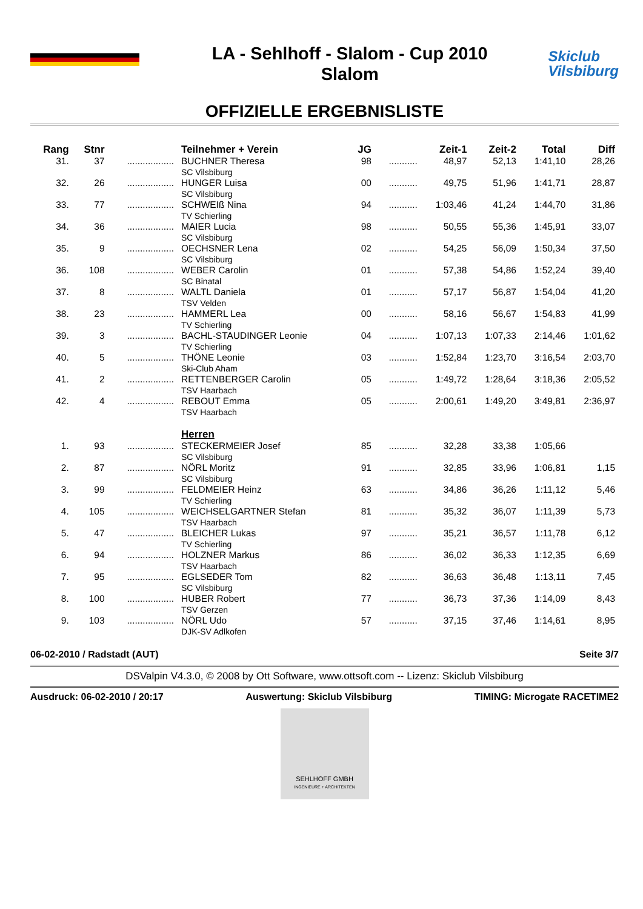LA - Sehlhoff - Slalom - Cup 2010
Slalom
Skiclub
Vilsbiburg
OFFIZIELLE ERGEBNISLISTE
| Rang | Stnr | | Teilnehmer + Verein | JG | | Zeit-1 | Zeit-2 | Total | Diff |
| --- | --- | --- | --- | --- | --- | --- | --- | --- | --- |
| 31. | 37 | .................. | BUCHNER Theresa SC Vilsbiburg | 98 | ........... | 48,97 | 52,13 | 1:41,10 | 28,26 |
| 32. | 26 | .................. | HUNGER Luisa SC Vilsbiburg | 00 | ........... | 49,75 | 51,96 | 1:41,71 | 28,87 |
| 33. | 77 | .................. | SCHWEIß Nina TV Schierling | 94 | ........... | 1:03,46 | 41,24 | 1:44,70 | 31,86 |
| 34. | 36 | .................. | MAIER Lucia SC Vilsbiburg | 98 | ........... | 50,55 | 55,36 | 1:45,91 | 33,07 |
| 35. | 9 | .................. | OECHSNER Lena SC Vilsbiburg | 02 | ........... | 54,25 | 56,09 | 1:50,34 | 37,50 |
| 36. | 108 | .................. | WEBER Carolin SC Binatal | 01 | ........... | 57,38 | 54,86 | 1:52,24 | 39,40 |
| 37. | 8 | .................. | WALTL Daniela TSV Velden | 01 | ........... | 57,17 | 56,87 | 1:54,04 | 41,20 |
| 38. | 23 | .................. | HAMMERL Lea TV Schierling | 00 | ........... | 58,16 | 56,67 | 1:54,83 | 41,99 |
| 39. | 3 | .................. | BACHL-STAUDINGER Leonie TV Schierling | 04 | ........... | 1:07,13 | 1:07,33 | 2:14,46 | 1:01,62 |
| 40. | 5 | .................. | THÖNE Leonie Ski-Club Aham | 03 | ........... | 1:52,84 | 1:23,70 | 3:16,54 | 2:03,70 |
| 41. | 2 | .................. | RETTENBERGER Carolin TSV Haarbach | 05 | ........... | 1:49,72 | 1:28,64 | 3:18,36 | 2:05,52 |
| 42. | 4 | .................. | REBOUT Emma TSV Haarbach | 05 | ........... | 2:00,61 | 1:49,20 | 3:49,81 | 2:36,97 |
| | | | Herren | | | | | | |
| 1. | 93 | .................. | STECKERMEIER Josef SC Vilsbiburg | 85 | ........... | 32,28 | 33,38 | 1:05,66 | |
| 2. | 87 | .................. | NÖRL Moritz SC Vilsbiburg | 91 | ........... | 32,85 | 33,96 | 1:06,81 | 1,15 |
| 3. | 99 | .................. | FELDMEIER Heinz TV Schierling | 63 | ........... | 34,86 | 36,26 | 1:11,12 | 5,46 |
| 4. | 105 | .................. | WEICHSELGARTNER Stefan TSV Haarbach | 81 | ........... | 35,32 | 36,07 | 1:11,39 | 5,73 |
| 5. | 47 | .................. | BLEICHER Lukas TV Schierling | 97 | ........... | 35,21 | 36,57 | 1:11,78 | 6,12 |
| 6. | 94 | .................. | HOLZNER Markus TSV Haarbach | 86 | ........... | 36,02 | 36,33 | 1:12,35 | 6,69 |
| 7. | 95 | .................. | EGLSEDER Tom SC Vilsbiburg | 82 | ........... | 36,63 | 36,48 | 1:13,11 | 7,45 |
| 8. | 100 | .................. | HUBER Robert TSV Gerzen | 77 | ........... | 36,73 | 37,36 | 1:14,09 | 8,43 |
| 9. | 103 | .................. | NÖRL Udo DJK-SV Adlkofen | 57 | ........... | 37,15 | 37,46 | 1:14,61 | 8,95 |
06-02-2010 / Radstadt (AUT) Seite 3/7
DSValpin V4.3.0, © 2008 by Ott Software, www.ottsoft.com -- Lizenz: Skiclub Vilsbiburg
Ausdruck: 06-02-2010 / 20:17 Auswertung: Skiclub Vilsbiburg TIMING: Microgate RACETIME2
SEHLHOFF GMBH
INGENIEURE + ARCHITEKTEN